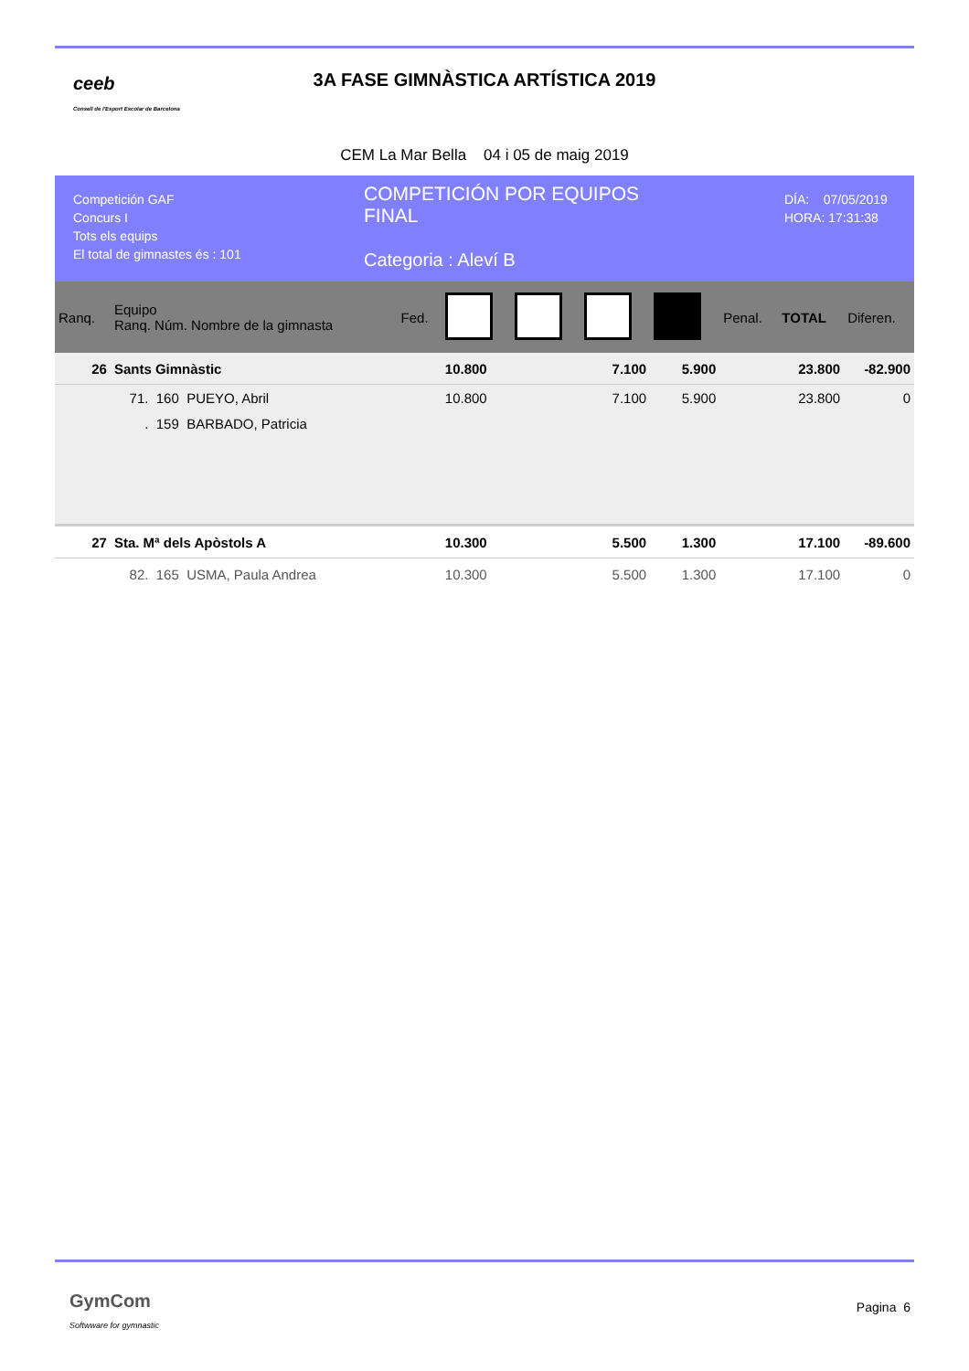ceeb
Consell de l'Esport Escolar de Barcelona
3A FASE GIMNÀSTICA ARTÍSTICA 2019
CEM La Mar Bella 04 i 05 de maig 2019
Competición GAF
Concurs I
Tots els equips
El total de gimnastes és : 101
COMPETICIÓN POR EQUIPOS
FINAL
Categoria : Aleví B
DÍA: 07/05/2019
HORA: 17:31:38
| Ranq. | Equipo Ranq. Núm. Nombre de la gimnasta | Fed. | | | | | Penal. | TOTAL | Diferen. |
| --- | --- | --- | --- | --- | --- | --- | --- | --- | --- |
| 26 | Sants Gimnàstic | | 10.800 | | 7.100 | 5.900 | | 23.800 | -82.900 |
| | 71. 160 PUEYO, Abril | | 10.800 | | 7.100 | 5.900 | | 23.800 | 0 |
| | . 159 BARBADO, Patricia | | | | | | | | |
| 27 | Sta. Mª dels Apòstols A | | 10.300 | | 5.500 | 1.300 | | 17.100 | -89.600 |
| | 82. 165 USMA, Paula Andrea | | 10.300 | | 5.500 | 1.300 | | 17.100 | 0 |
GymCom
Softwware for gymnastic
Pagina 6